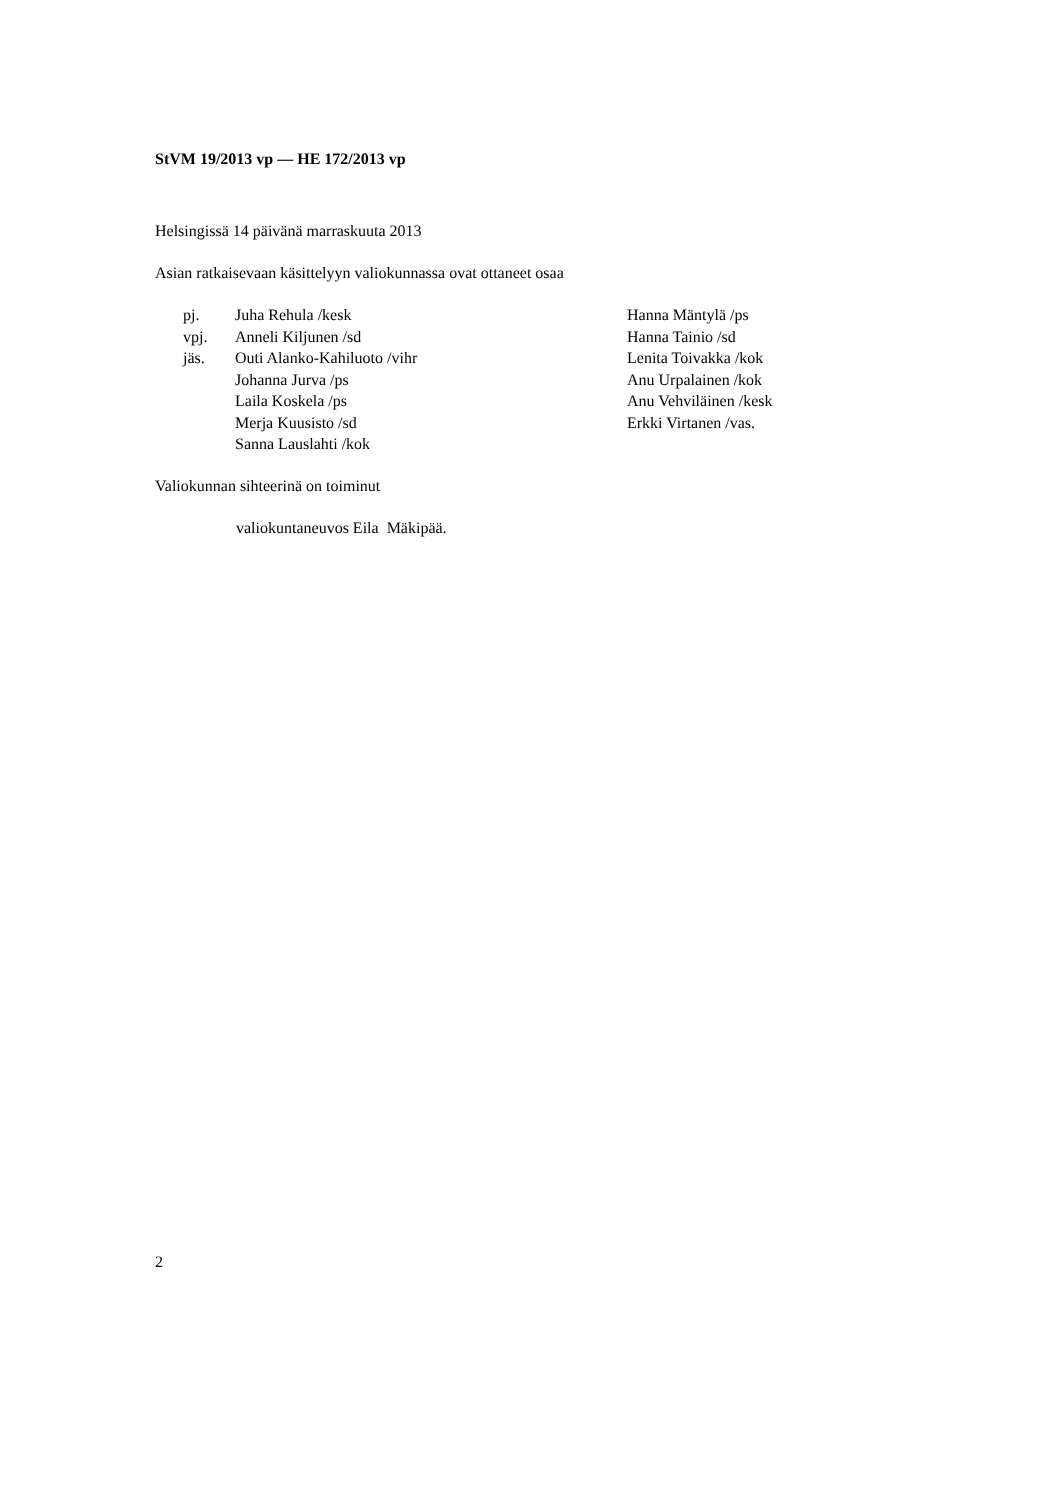StVM 19/2013 vp — HE 172/2013 vp
Helsingissä 14 päivänä marraskuuta 2013
Asian ratkaisevaan käsittelyyn valiokunnassa ovat ottaneet osaa
| pj. | Juha Rehula /kesk | Hanna Mäntylä /ps |
| vpj. | Anneli Kiljunen /sd | Hanna Tainio /sd |
| jäs. | Outi Alanko-Kahiluoto /vihr | Lenita Toivakka /kok |
| | Johanna Jurva /ps | Anu Urpalainen /kok |
| | Laila Koskela /ps | Anu Vehviläinen /kesk |
| | Merja Kuusisto /sd | Erkki Virtanen /vas. |
| | Sanna Lauslahti /kok | |
Valiokunnan sihteerinä on toiminut
valiokuntaneuvos Eila Mäkipää.
2